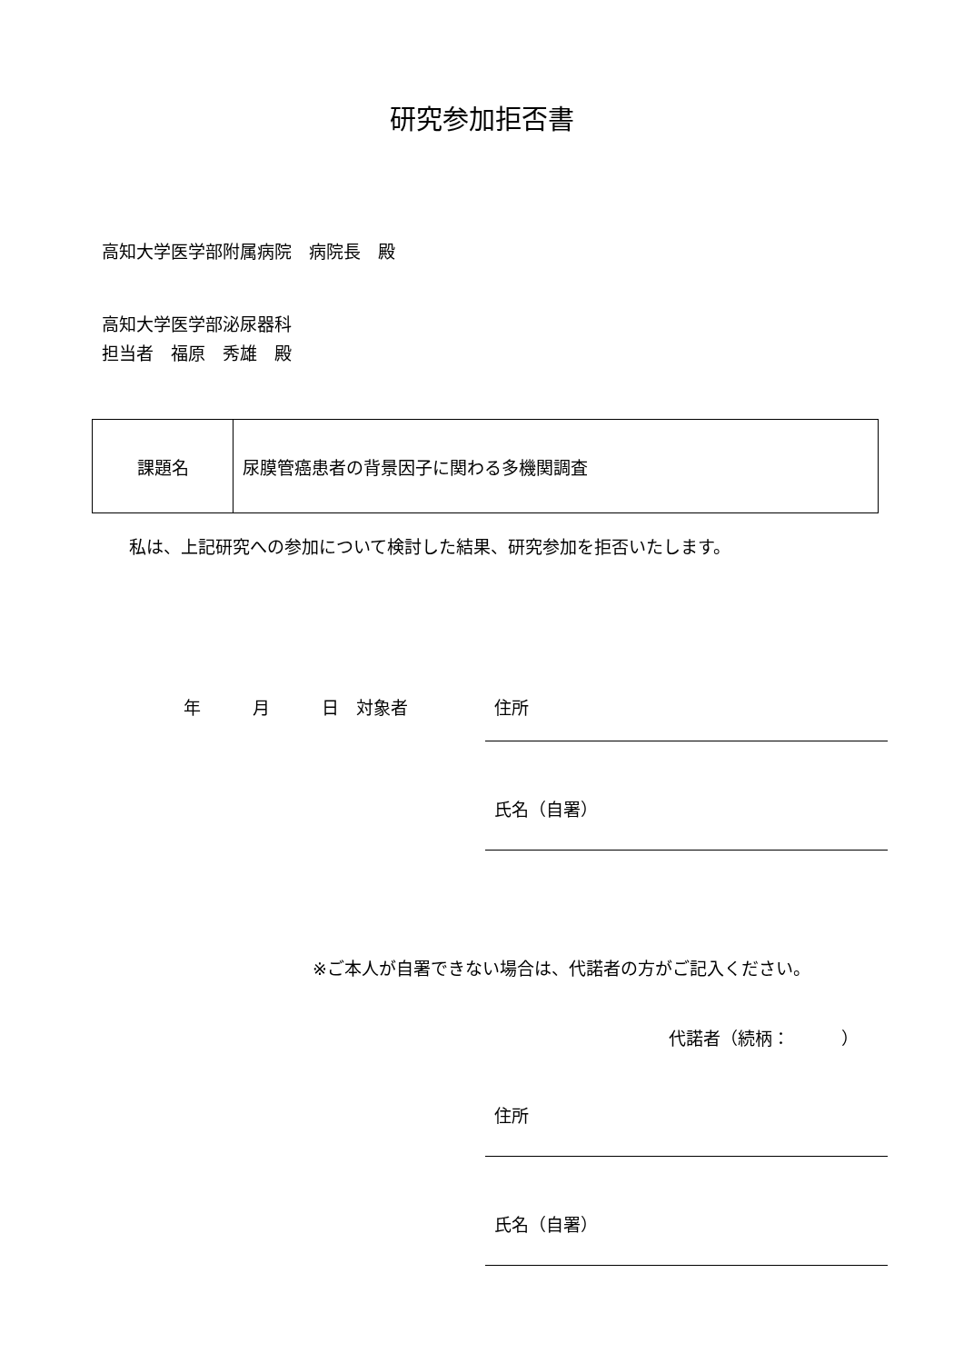研究参加拒否書
高知大学医学部附属病院　病院長　殿
高知大学医学部泌尿器科
担当者　福原　秀雄　殿
| 課題名 | 尿膜管癌患者の背景因子に関わる多機関調査 |
私は、上記研究への参加について検討した結果、研究参加を拒否いたします。
年　　　月　　　日　対象者 住所
氏名（自署）
※ご本人が自署できない場合は、代諾者の方がご記入ください。
代諾者（続柄：　　　）
住所
氏名（自署）